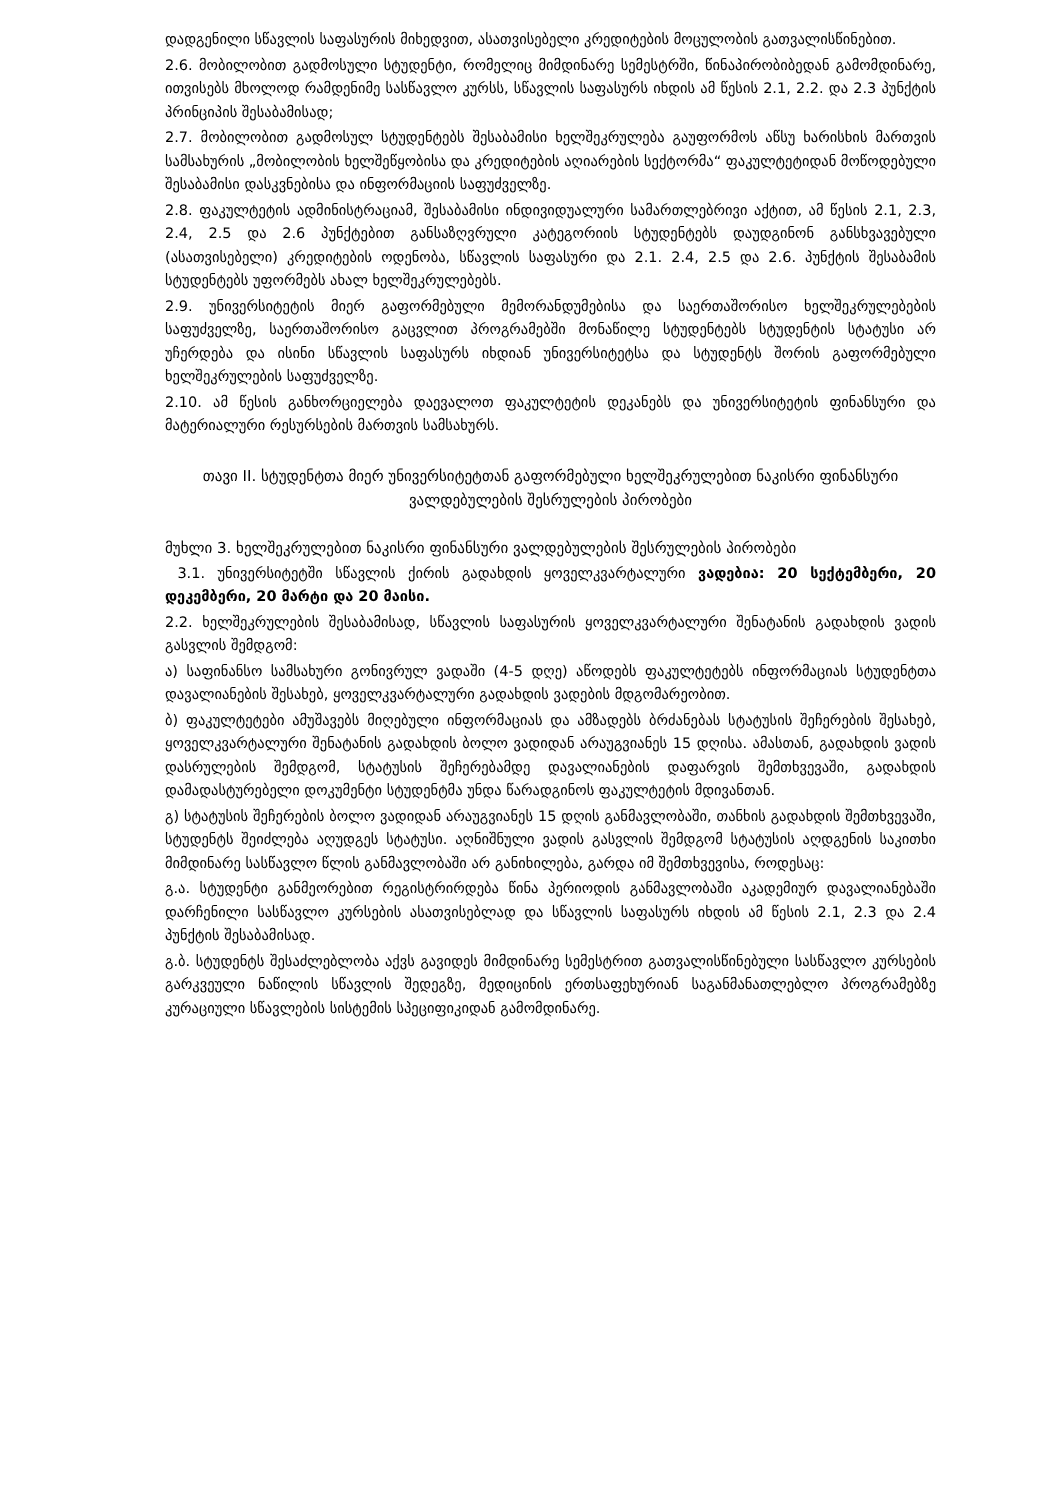დადგენილი სწავლის საფასურის მიხედვით, ასათვისებელი კრედიტების მოცულობის გათვალისწინებით.
2.6. მობილობით გადმოსული სტუდენტი, რომელიც მიმდინარე სემესტრში, წინაპირობიბედან გამომდინარე, ითვისებს მხოლოდ რამდენიმე სასწავლო კურსს, სწავლის საფასურს იხდის ამ წესის 2.1, 2.2. და 2.3 პუნქტის პრინციპის შესაბამისად;
2.7. მობილობით გადმოსულ სტუდენტებს შესაბამისი ხელშეკრულება გაუფორმოს აწსუ ხარისხის მართვის სამსახურის „მობილობის ხელშეწყობისა და კრედიტების აღიარების სექტორმა“ ფაკულტეტიდან მოწოდებული შესაბამისი დასკვნებისა და ინფორმაციის საფუძველზე.
2.8. ფაკულტეტის ადმინისტრაციამ, შესაბამისი ინდივიდუალური სამართლებრივი აქტით, ამ წესის 2.1, 2.3, 2.4, 2.5 და 2.6 პუნქტებით განსაზღვრული კატეგორიის სტუდენტებს დაუდგინონ განსხვავებული (ასათვისებელი) კრედიტების ოდენობა, სწავლის საფასური და 2.1. 2.4, 2.5 და 2.6. პუნქტის შესაბამის სტუდენტებს უფორმებს ახალ ხელშეკრულებებს.
2.9. უნივერსიტეტის მიერ გაფორმებული მემორანდუმებისა და საერთაშორისო ხელშეკრულებების საფუძველზე, საერთაშორისო გაცვლით პროგრამებში მონაწილე სტუდენტებს სტუდენტის სტატუსი არ უჩერდება და ისინი სწავლის საფასურს იხდიან უნივერსიტეტსა და სტუდენტს შორის გაფორმებული ხელშეკრულების საფუძველზე.
2.10. ამ წესის განხორციელება დაევალოთ ფაკულტეტის დეკანებს და უნივერსიტეტის ფინანსური და მატერიალური რესურსების მართვის სამსახურს.
თავი II. სტუდენტთა მიერ უნივერსიტეტთან გაფორმებული ხელშეკრულებით ნაკისრი ფინანსური ვალდებულების შესრულების პირობები
მუხლი 3. ხელშეკრულებით ნაკისრი ფინანსური ვალდებულების შესრულების პირობები
3.1. უნივერსიტეტში სწავლის ქირის გადახდის ყოველკვარტალური ვადებია: 20 სექტემბერი, 20 დეკემბერი, 20 მარტი და 20 მაისი.
2.2. ხელშეკრულების შესაბამისად, სწავლის საფასურის ყოველკვარტალური შენატანის გადახდის ვადის გასვლის შემდგომ:
ა) საფინანსო სამსახური გონივრულ ვადაში (4-5 დღე) აწოდებს ფაკულტეტებს ინფორმაციას სტუდენტთა დავალიანების შესახებ, ყოველკვარტალური გადახდის ვადების მდგომარეობით.
ბ) ფაკულტეტები ამუშავებს მიღებული ინფორმაციას და ამზადებს ბრძანებას სტატუსის შეჩერების შესახებ, ყოველკვარტალური შენატანის გადახდის ბოლო ვადიდან არაუგვიანეს 15 დღისა. ამასთან, გადახდის ვადის დასრულების შემდგომ, სტატუსის შეჩერებამდე დავალიანების დაფარვის შემთხვევაში, გადახდის დამადასტურებელი დოკუმენტი სტუდენტმა უნდა წარადგინოს ფაკულტეტის მდივანთან.
გ) სტატუსის შეჩერების ბოლო ვადიდან არაუგვიანეს 15 დღის განმავლობაში, თანხის გადახდის შემთხვევაში, სტუდენტს შეიძლება აღუდგეს სტატუსი. აღნიშნული ვადის გასვლის შემდგომ სტატუსის აღდგენის საკითხი მიმდინარე სასწავლო წლის განმავლობაში არ განიხილება, გარდა იმ შემთხვევისა, როდესაც:
გ.ა. სტუდენტი განმეორებით რეგისტრირდება წინა პერიოდის განმავლობაში აკადემიურ დავალიანებაში დარჩენილი სასწავლო კურსების ასათვისებლად და სწავლის საფასურს იხდის ამ წესის 2.1, 2.3 და 2.4 პუნქტის შესაბამისად.
გ.ბ. სტუდენტს შესაძლებლობა აქვს გავიდეს მიმდინარე სემესტრით გათვალისწინებული სასწავლო კურსების გარკვეული ნაწილის სწავლის შედეგზე, მედიცინის ერთსაფეხურიან საგანმანათლებლო პროგრამებზე კურაციული სწავლების სისტემის სპეციფიკიდან გამომდინარე.